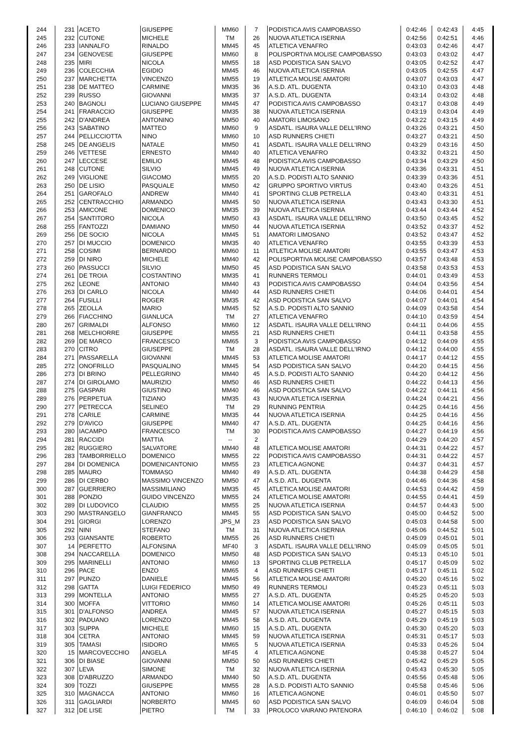| 244 | 231 | ACETO | GIUSEPPE | MM60 | 7 | PODISTICA AVIS CAMPOBASSO | 0:42:46 | 0:42:43 | 4:45 |
| 245 | 232 | CUTONE | MICHELE | TM | 26 | NUOVA ATLETICA ISERNIA | 0:42:56 | 0:42:51 | 4:46 |
| 246 | 233 | IANNALFO | RINALDO | MM45 | 45 | ATLETICA VENAFRO | 0:43:03 | 0:42:46 | 4:47 |
| 247 | 234 | GENOVESE | GIUSEPPE | MM60 | 8 | POLISPORTIVA MOLISE CAMPOBASSO | 0:43:03 | 0:43:02 | 4:47 |
| 248 | 235 | MIRI | NICOLA | MM55 | 18 | ASD PODISTICA SAN SALVO | 0:43:05 | 0:42:52 | 4:47 |
| 249 | 236 | COLECCHIA | EGIDIO | MM45 | 46 | NUOVA ATLETICA ISERNIA | 0:43:05 | 0:42:55 | 4:47 |
| 250 | 237 | MARCHETTA | VINCENZO | MM55 | 19 | ATLETICA MOLISE AMATORI | 0:43:07 | 0:43:03 | 4:47 |
| 251 | 238 | DE MATTEO | CARMINE | MM35 | 36 | A.S.D. ATL. DUGENTA | 0:43:10 | 0:43:03 | 4:48 |
| 252 | 239 | RUSSO | GIOVANNI | MM35 | 37 | A.S.D. ATL. DUGENTA | 0:43:14 | 0:43:02 | 4:48 |
| 253 | 240 | BAGNOLI | LUCIANO GIUSEPPE | MM45 | 47 | PODISTICA AVIS CAMPOBASSO | 0:43:17 | 0:43:08 | 4:49 |
| 254 | 241 | FRARACCIO | GIUSEPPE | MM35 | 38 | NUOVA ATLETICA ISERNIA | 0:43:19 | 0:43:04 | 4:49 |
| 255 | 242 | D'ANDREA | ANTONINO | MM50 | 40 | AMATORI LIMOSANO | 0:43:22 | 0:43:15 | 4:49 |
| 256 | 243 | SABATINO | MATTEO | MM60 | 9 | ASDATL. ISAURA VALLE DELL'IRNO | 0:43:26 | 0:43:21 | 4:50 |
| 257 | 244 | PELLICCIOTTA | NINO | MM60 | 10 | ASD RUNNERS CHIETI | 0:43:27 | 0:43:21 | 4:50 |
| 258 | 245 | DE ANGELIS | NATALE | MM50 | 41 | ASDATL. ISAURA VALLE DELL'IRNO | 0:43:29 | 0:43:16 | 4:50 |
| 259 | 246 | VETTESE | ERNESTO | MM40 | 40 | ATLETICA VENAFRO | 0:43:32 | 0:43:21 | 4:50 |
| 260 | 247 | LECCESE | EMILIO | MM45 | 48 | PODISTICA AVIS CAMPOBASSO | 0:43:34 | 0:43:29 | 4:50 |
| 261 | 248 | CUTONE | SILVIO | MM45 | 49 | NUOVA ATLETICA ISERNIA | 0:43:36 | 0:43:31 | 4:51 |
| 262 | 249 | VIGLIONE | GIACOMO | MM55 | 20 | A.S.D. PODISTI ALTO SANNIO | 0:43:39 | 0:43:36 | 4:51 |
| 263 | 250 | DE LISIO | PASQUALE | MM50 | 42 | GRUPPO SPORTIVO VIRTUS | 0:43:40 | 0:43:26 | 4:51 |
| 264 | 251 | GAROFALO | ANDREW | MM40 | 41 | SPORTING CLUB PETRELLA | 0:43:40 | 0:43:31 | 4:51 |
| 265 | 252 | CENTRACCHIO | ARMANDO | MM45 | 50 | NUOVA ATLETICA ISERNIA | 0:43:43 | 0:43:30 | 4:51 |
| 266 | 253 | AMICONE | DOMENICO | MM35 | 39 | NUOVA ATLETICA ISERNIA | 0:43:44 | 0:43:44 | 4:52 |
| 267 | 254 | SANTITORO | NICOLA | MM50 | 43 | ASDATL. ISAURA VALLE DELL'IRNO | 0:43:50 | 0:43:45 | 4:52 |
| 268 | 255 | FANTOZZI | DAMIANO | MM50 | 44 | NUOVA ATLETICA ISERNIA | 0:43:52 | 0:43:37 | 4:52 |
| 269 | 256 | DE SOCIO | NICOLA | MM45 | 51 | AMATORI LIMOSANO | 0:43:52 | 0:43:47 | 4:52 |
| 270 | 257 | DI MUCCIO | DOMENICO | MM35 | 40 | ATLETICA VENAFRO | 0:43:55 | 0:43:39 | 4:53 |
| 271 | 258 | COSIMI | BERNARDO | MM60 | 11 | ATLETICA MOLISE AMATORI | 0:43:55 | 0:43:47 | 4:53 |
| 272 | 259 | DI NIRO | MICHELE | MM40 | 42 | POLISPORTIVA MOLISE CAMPOBASSO | 0:43:57 | 0:43:48 | 4:53 |
| 273 | 260 | PASSUCCI | SILVIO | MM50 | 45 | ASD PODISTICA SAN SALVO | 0:43:58 | 0:43:53 | 4:53 |
| 274 | 261 | DE TROIA | COSTANTINO | MM35 | 41 | RUNNERS TERMOLI | 0:44:01 | 0:43:49 | 4:53 |
| 275 | 262 | LEONE | ANTONIO | MM40 | 43 | PODISTICA AVIS CAMPOBASSO | 0:44:04 | 0:43:56 | 4:54 |
| 276 | 263 | DI CARLO | NICOLA | MM40 | 44 | ASD RUNNERS CHIETI | 0:44:06 | 0:44:01 | 4:54 |
| 277 | 264 | FUSILLI | ROGER | MM35 | 42 | ASD PODISTICA SAN SALVO | 0:44:07 | 0:44:01 | 4:54 |
| 278 | 265 | ZEOLLA | MARIO | MM45 | 52 | A.S.D. PODISTI ALTO SANNIO | 0:44:09 | 0:43:58 | 4:54 |
| 279 | 266 | FIACCHINO | GIANLUCA | TM | 27 | ATLETICA VENAFRO | 0:44:10 | 0:43:59 | 4:54 |
| 280 | 267 | GRIMALDI | ALFONSO | MM60 | 12 | ASDATL. ISAURA VALLE DELL'IRNO | 0:44:11 | 0:44:06 | 4:55 |
| 281 | 268 | MELCHIORRE | GIUSEPPE | MM55 | 21 | ASD RUNNERS CHIETI | 0:44:11 | 0:43:58 | 4:55 |
| 282 | 269 | DE MARCO | FRANCESCO | MM65 | 3 | PODISTICA AVIS CAMPOBASSO | 0:44:12 | 0:44:09 | 4:55 |
| 283 | 270 | CITRO | GIUSEPPE | TM | 28 | ASDATL. ISAURA VALLE DELL'IRNO | 0:44:12 | 0:44:00 | 4:55 |
| 284 | 271 | PASSARELLA | GIOVANNI | MM45 | 53 | ATLETICA MOLISE AMATORI | 0:44:17 | 0:44:12 | 4:55 |
| 285 | 272 | ONOFRILLO | PASQUALINO | MM45 | 54 | ASD PODISTICA SAN SALVO | 0:44:20 | 0:44:15 | 4:56 |
| 286 | 273 | DI BRINO | PELLEGRINO | MM40 | 45 | A.S.D. PODISTI ALTO SANNIO | 0:44:20 | 0:44:12 | 4:56 |
| 287 | 274 | DI GIROLAMO | MAURIZIO | MM50 | 46 | ASD RUNNERS CHIETI | 0:44:22 | 0:44:13 | 4:56 |
| 288 | 275 | GASPARI | GIUSTINO | MM40 | 46 | ASD PODISTICA SAN SALVO | 0:44:22 | 0:44:11 | 4:56 |
| 289 | 276 | PERPETUA | TIZIANO | MM35 | 43 | NUOVA ATLETICA ISERNIA | 0:44:24 | 0:44:21 | 4:56 |
| 290 | 277 | PETRECCA | SELINEO | TM | 29 | RUNNING PENTRIA | 0:44:25 | 0:44:16 | 4:56 |
| 291 | 278 | CARILE | CARMINE | MM35 | 44 | NUOVA ATLETICA ISERNIA | 0:44:25 | 0:44:16 | 4:56 |
| 292 | 279 | D'AVICO | GIUSEPPE | MM40 | 47 | A.S.D. ATL. DUGENTA | 0:44:25 | 0:44:16 | 4:56 |
| 293 | 280 | IACAMPO | FRANCESCO | TM | 30 | PODISTICA AVIS CAMPOBASSO | 0:44:27 | 0:44:19 | 4:56 |
| 294 | 281 | RACCIDI | MATTIA | -- | 2 | | 0:44:29 | 0:44:20 | 4:57 |
| 295 | 282 | RUGGIERO | SALVATORE | MM40 | 48 | ATLETICA MOLISE AMATORI | 0:44:31 | 0:44:22 | 4:57 |
| 296 | 283 | TAMBORRIELLO | DOMENICO | MM55 | 22 | PODISTICA AVIS CAMPOBASSO | 0:44:31 | 0:44:22 | 4:57 |
| 297 | 284 | DI DOMENICA | DOMENICANTONIO | MM55 | 23 | ATLETICA AGNONE | 0:44:37 | 0:44:31 | 4:57 |
| 298 | 285 | MAURO | TOMMASO | MM40 | 49 | A.S.D. ATL. DUGENTA | 0:44:38 | 0:44:29 | 4:58 |
| 299 | 286 | DI CERBO | MASSIMO VINCENZO | MM50 | 47 | A.S.D. ATL. DUGENTA | 0:44:46 | 0:44:36 | 4:58 |
| 300 | 287 | GUERRIERO | MASSIMILIANO | MM35 | 45 | ATLETICA MOLISE AMATORI | 0:44:53 | 0:44:42 | 4:59 |
| 301 | 288 | PONZIO | GUIDO VINCENZO | MM55 | 24 | ATLETICA MOLISE AMATORI | 0:44:55 | 0:44:41 | 4:59 |
| 302 | 289 | DI LUDOVICO | CLAUDIO | MM55 | 25 | NUOVA ATLETICA ISERNIA | 0:44:57 | 0:44:43 | 5:00 |
| 303 | 290 | MASTRANGELO | GIANFRANCO | MM45 | 55 | ASD PODISTICA SAN SALVO | 0:45:00 | 0:44:52 | 5:00 |
| 304 | 291 | GIORGI | LORENZO | JPS_M | 23 | ASD PODISTICA SAN SALVO | 0:45:03 | 0:44:58 | 5:00 |
| 305 | 292 | NINI | STEFANO | TM | 31 | NUOVA ATLETICA ISERNIA | 0:45:06 | 0:44:52 | 5:01 |
| 306 | 293 | GIANSANTE | ROBERTO | MM55 | 26 | ASD RUNNERS CHIETI | 0:45:09 | 0:45:01 | 5:01 |
| 307 | 14 | PERFETTO | ALFONSINA | MF40 | 3 | ASDATL. ISAURA VALLE DELL'IRNO | 0:45:09 | 0:45:05 | 5:01 |
| 308 | 294 | NACCARELLA | DOMENICO | MM50 | 48 | ASD PODISTICA SAN SALVO | 0:45:13 | 0:45:10 | 5:01 |
| 309 | 295 | MARINELLI | ANTONIO | MM60 | 13 | SPORTING CLUB PETRELLA | 0:45:17 | 0:45:09 | 5:02 |
| 310 | 296 | PACE | ENZO | MM65 | 4 | ASD RUNNERS CHIETI | 0:45:17 | 0:45:11 | 5:02 |
| 311 | 297 | PUNZO | DANIELE | MM45 | 56 | ATLETICA MOLISE AMATORI | 0:45:20 | 0:45:16 | 5:02 |
| 312 | 298 | GATTA | LUIGI FEDERICO | MM50 | 49 | RUNNERS TERMOLI | 0:45:23 | 0:45:11 | 5:03 |
| 313 | 299 | MONTELLA | ANTONIO | MM55 | 27 | A.S.D. ATL. DUGENTA | 0:45:25 | 0:45:20 | 5:03 |
| 314 | 300 | MOFFA | VITTORIO | MM60 | 14 | ATLETICA MOLISE AMATORI | 0:45:26 | 0:45:11 | 5:03 |
| 315 | 301 | D'ALFONSO | ANDREA | MM45 | 57 | NUOVA ATLETICA ISERNIA | 0:45:27 | 0:45:15 | 5:03 |
| 316 | 302 | PADUANO | LORENZO | MM45 | 58 | A.S.D. ATL. DUGENTA | 0:45:29 | 0:45:19 | 5:03 |
| 317 | 303 | SUPPA | MICHELE | MM60 | 15 | A.S.D. ATL. DUGENTA | 0:45:30 | 0:45:20 | 5:03 |
| 318 | 304 | CETRA | ANTONIO | MM45 | 59 | NUOVA ATLETICA ISERNIA | 0:45:31 | 0:45:17 | 5:03 |
| 319 | 305 | TAMASI | ISIDORO | MM65 | 5 | NUOVA ATLETICA ISERNIA | 0:45:33 | 0:45:26 | 5:04 |
| 320 | 15 | MARCOVECCHIO | ANGELA | MF45 | 4 | ATLETICA AGNONE | 0:45:38 | 0:45:27 | 5:04 |
| 321 | 306 | DI BIASE | GIOVANNI | MM50 | 50 | ASD RUNNERS CHIETI | 0:45:42 | 0:45:29 | 5:05 |
| 322 | 307 | LEVA | SIMONE | TM | 32 | NUOVA ATLETICA ISERNIA | 0:45:43 | 0:45:30 | 5:05 |
| 323 | 308 | D'ABRUZZO | ARMANDO | MM40 | 50 | A.S.D. ATL. DUGENTA | 0:45:56 | 0:45:48 | 5:06 |
| 324 | 309 | TOZZI | GIUSEPPE | MM55 | 28 | A.S.D. PODISTI ALTO SANNIO | 0:45:58 | 0:45:46 | 5:06 |
| 325 | 310 | MAGNACCA | ANTONIO | MM60 | 16 | ATLETICA AGNONE | 0:46:01 | 0:45:50 | 5:07 |
| 326 | 311 | GAGLIARDI | NORBERTO | MM45 | 60 | ASD PODISTICA SAN SALVO | 0:46:09 | 0:46:04 | 5:08 |
| 327 | 312 | DE LISE | PIETRO | TM | 33 | PROLOCO VAIRANO PATENORA | 0:46:10 | 0:46:02 | 5:08 |